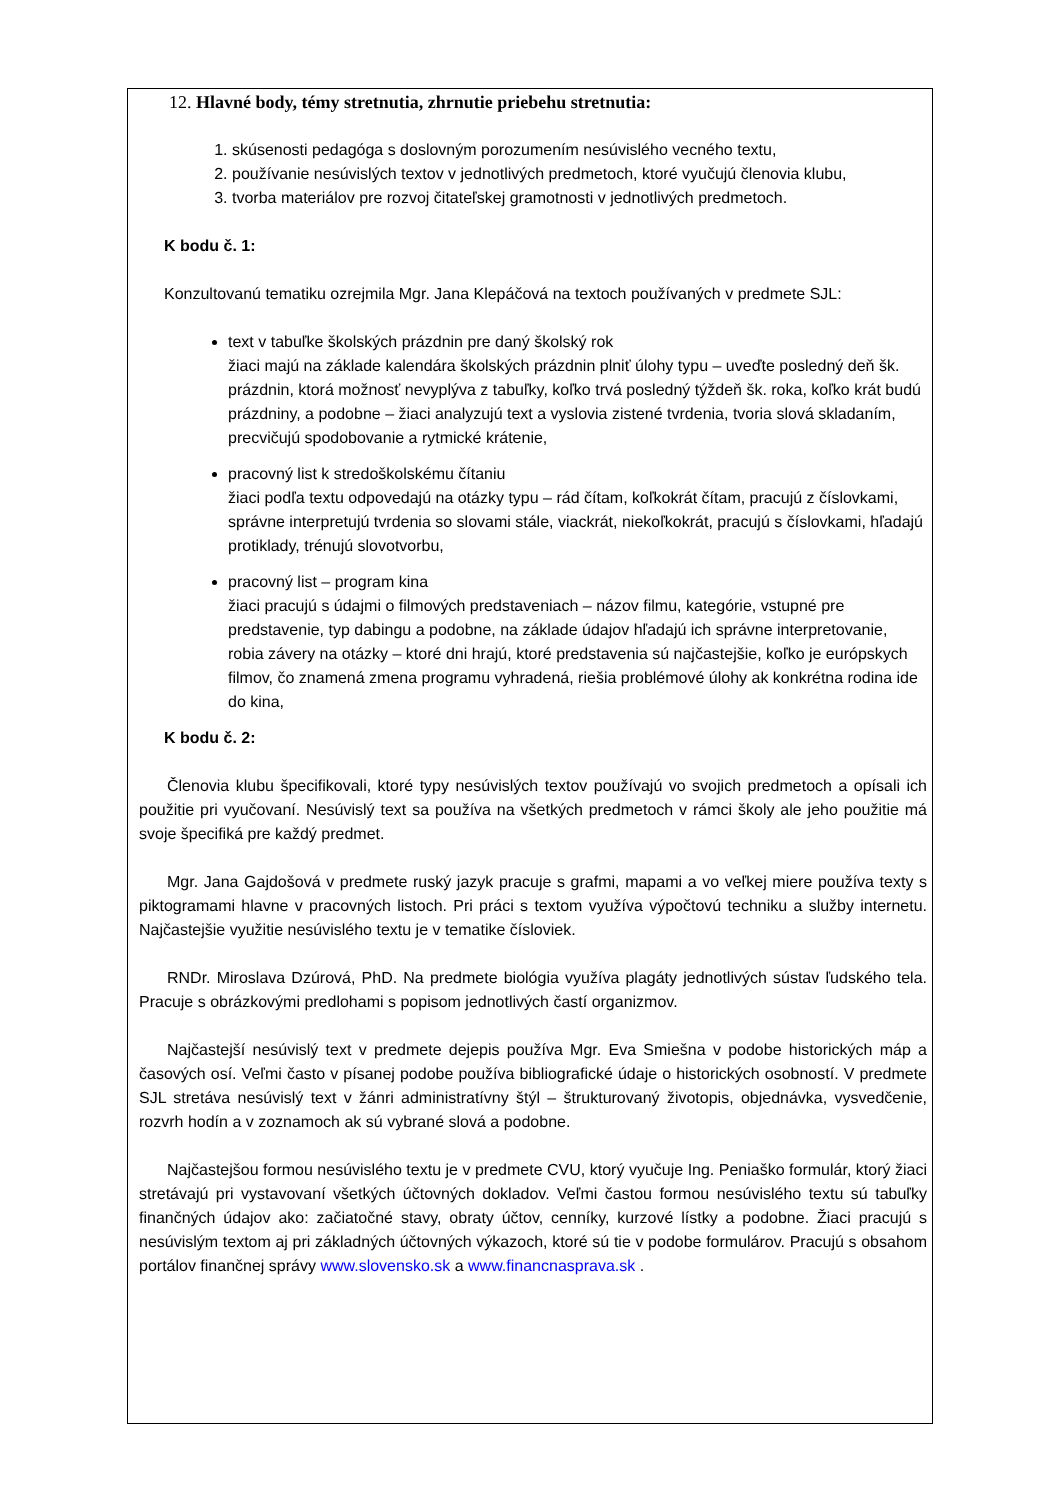12. Hlavné body, témy stretnutia, zhrnutie priebehu stretnutia:
1. skúsenosti pedagóga s doslovným porozumením nesúvislého vecného textu,
2. používanie nesúvislých textov v jednotlivých predmetoch, ktoré vyučujú členovia klubu,
3. tvorba materiálov pre rozvoj čitateľskej gramotnosti v jednotlivých predmetoch.
K bodu č. 1:
Konzultovanú tematiku ozrejmila Mgr. Jana Klepáčová na textoch používaných v predmete SJL:
text v tabuľke školských prázdnin pre daný školský rok
žiaci majú na základe kalendára školských prázdnin plniť úlohy typu – uveďte posledný deň šk. prázdnin, ktorá možnosť nevyplýva z tabuľky, koľko trvá posledný týždeň šk. roka, koľko krát budú prázdniny, a podobne – žiaci analyzujú text a vyslovia zistené tvrdenia, tvoria slová skladaním, precvičujú spodobovanie a rytmické krátenie,
pracovný list k stredoškolskému čítaniu
žiaci podľa textu odpovedajú na otázky typu – rád čítam, koľkokrát čítam, pracujú z číslovkami, správne interpretujú tvrdenia so slovami stále, viackrát, niekoľkokrát, pracujú s číslovkami, hľadajú protiklady, trénujú slovotvorbu,
pracovný list – program kina
žiaci pracujú s údajmi o filmových predstaveniach – názov filmu, kategórie, vstupné pre predstavenie, typ dabingu a podobne, na základe údajov hľadajú ich správne interpretovanie, robia závery na otázky – ktoré dni hrajú, ktoré predstavenia sú najčastejšie, koľko je európskych filmov, čo znamená zmena programu vyhradená, riešia problémové úlohy ak konkrétna rodina ide do kina,
K bodu č. 2:
Členovia klubu špecifikovali, ktoré typy nesúvislých textov používajú vo svojich predmetoch a opísali ich použitie pri vyučovaní. Nesúvislý text sa používa na všetkých predmetoch v rámci školy ale jeho použitie má svoje špecifiká pre každý predmet.
Mgr. Jana Gajdošová v predmete ruský jazyk pracuje s grafmi, mapami a vo veľkej miere používa texty s piktogramami hlavne v pracovných listoch. Pri práci s textom využíva výpočtovú techniku a služby internetu. Najčastejšie využitie nesúvislého textu je v tematike čísloviek.
RNDr. Miroslava Dzúrová, PhD. Na predmete biológia využíva plagáty jednotlivých sústav ľudského tela. Pracuje s obrázkovými predlohami s popisom jednotlivých častí organizmov.
Najčastejší nesúvislý text v predmete dejepis používa Mgr. Eva Smiešna v podobe historických máp a časových osí. Veľmi často v písanej podobe používa bibliografické údaje o historických osobností. V predmete SJL stretáva nesúvislý text v žánri administratívny štýl – štrukturovaný životopis, objednávka, vysvedčenie, rozvrh hodín a v zoznamoch ak sú vybrané slová a podobne.
Najčastejšou formou nesúvislého textu je v predmete CVU, ktorý vyučuje Ing. Peniaško formulár, ktorý žiaci stretávajú pri vystavovaní všetkých účtovných dokladov. Veľmi častou formou nesúvislého textu sú tabuľky finančných údajov ako: začiatočné stavy, obraty účtov, cenníky, kurzové lístky a podobne. Žiaci pracujú s nesúvislým textom aj pri základných účtovných výkazoch, ktoré sú tie v podobe formulárov. Pracujú s obsahom portálov finančnej správy www.slovensko.sk a www.financnasprava.sk .